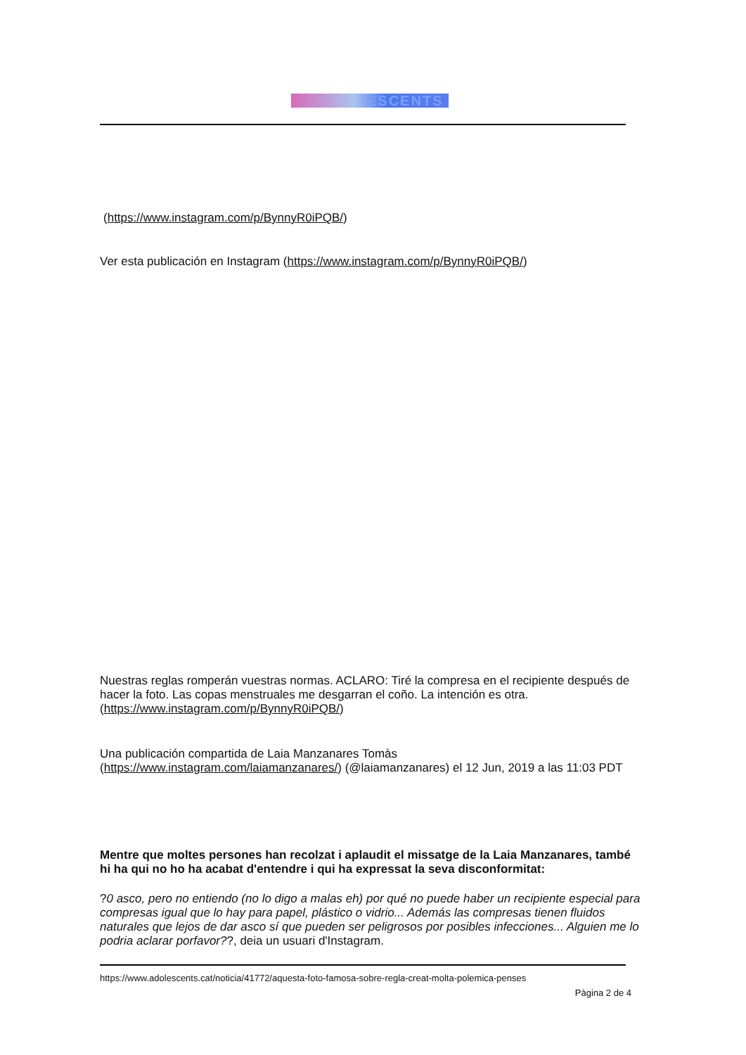ESCENTS
(https://www.instagram.com/p/BynnyR0iPQB/)
Ver esta publicación en Instagram (https://www.instagram.com/p/BynnyR0iPQB/)
Nuestras reglas romperán vuestras normas. ACLARO: Tiré la compresa en el recipiente después de hacer la foto. Las copas menstruales me desgarran el coño. La intención es otra. (https://www.instagram.com/p/BynnyR0iPQB/)
Una publicación compartida de Laia Manzanares Tomàs (https://www.instagram.com/laiamanzanares/) (@laiamanzanares) el 12 Jun, 2019 a las 11:03 PDT
Mentre que moltes persones han recolzat i aplaudit el missatge de la Laia Manzanares, també hi ha qui no ho ha acabat d'entendre i qui ha expressat la seva disconformitat:
?0 asco, pero no entiendo (no lo digo a malas eh) por qué no puede haber un recipiente especial para compresas igual que lo hay para papel, plástico o vidrio... Además las compresas tienen fluidos naturales que lejos de dar asco sí que pueden ser peligrosos por posibles infecciones... Alguien me lo podria aclarar porfavor??, deia un usuari d'Instagram.
https://www.adolescents.cat/noticia/41772/aquesta-foto-famosa-sobre-regla-creat-molta-polemica-penses
Pàgina 2 de 4